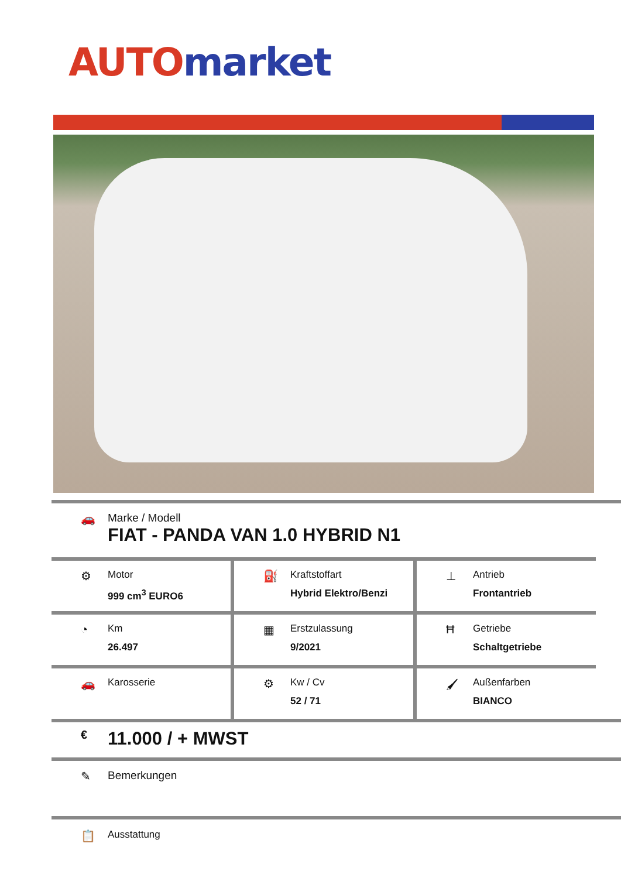AUTO market
🚗 Marke / Modell
FIAT - PANDA VAN 1.0 HYBRID N1
⚙
Motor
999 cm<sup>3</sup> EURO6
⛽
Kraftstoffart
Hybrid Elektro/Benzi
⊥
Antrieb
Frontantrieb
◔
Km
26.497
▦
Erstzulassung
9/2021
Ħ
Getriebe
Schaltgetriebe
🚗
Karosserie
⚙
Kw / Cv
52 / 71
🖌
Außenfarben
BIANCO
€
11.000 / + MWST
✎ Bemerkungen
📋
Ausstattung